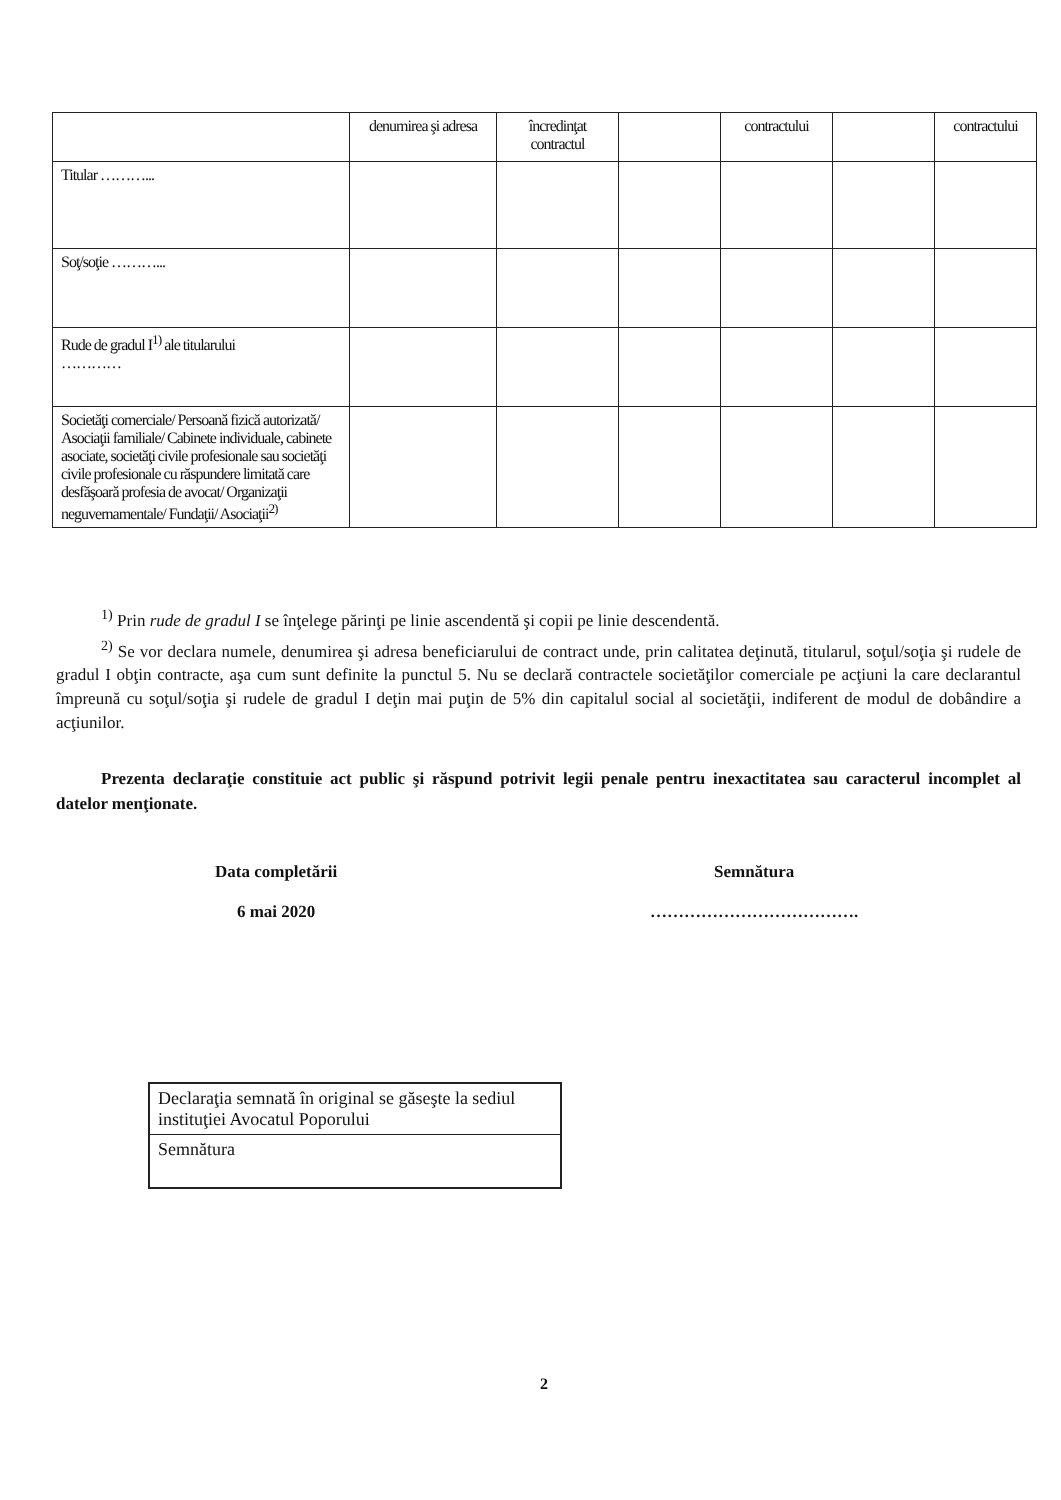| | denumirea şi adresa | încredinţat contractul | | contractului | | contractului |
| Titular ………... | | | | | | |
| Soţ/soţie ………... | | | | | | |
| Rude de gradul I<sup>1)</sup> ale titularului ………… | | | | | | |
| Societăţi comerciale/ Persoană fizică autorizată/ Asociaţii familiale/ Cabinete individuale, cabinete asociate, societăţi civile profesionale sau societăţi civile profesionale cu răspundere limitată care desfăşoară profesia de avocat/ Organizaţii neguvernamentale/ Fundaţii/ Asociaţii<sup>2)</sup> | | | | | | |
<sup>1)</sup> Prin rude de gradul I se înţelege părinţi pe linie ascendentă şi copii pe linie descendentă.
<sup>2)</sup> Se vor declara numele, denumirea şi adresa beneficiarului de contract unde, prin calitatea deţinută, titularul, soţul/soţia şi rudele de gradul I obţin contracte, aşa cum sunt definite la punctul 5. Nu se declară contractele societăţilor comerciale pe acţiuni la care declarantul împreună cu soţul/soţia şi rudele de gradul I deţin mai puţin de 5% din capitalul social al societăţii, indiferent de modul de dobândire a acţiunilor.
Prezenta declaraţie constituie act public şi răspund potrivit legii penale pentru inexactitatea sau caracterul incomplet al datelor menţionate.
Data completării
6 mai 2020
Semnătura
……………………………….
Declaraţia semnată în original se găseşte la sediul instituţiei Avocatul Poporului
Semnătura
2